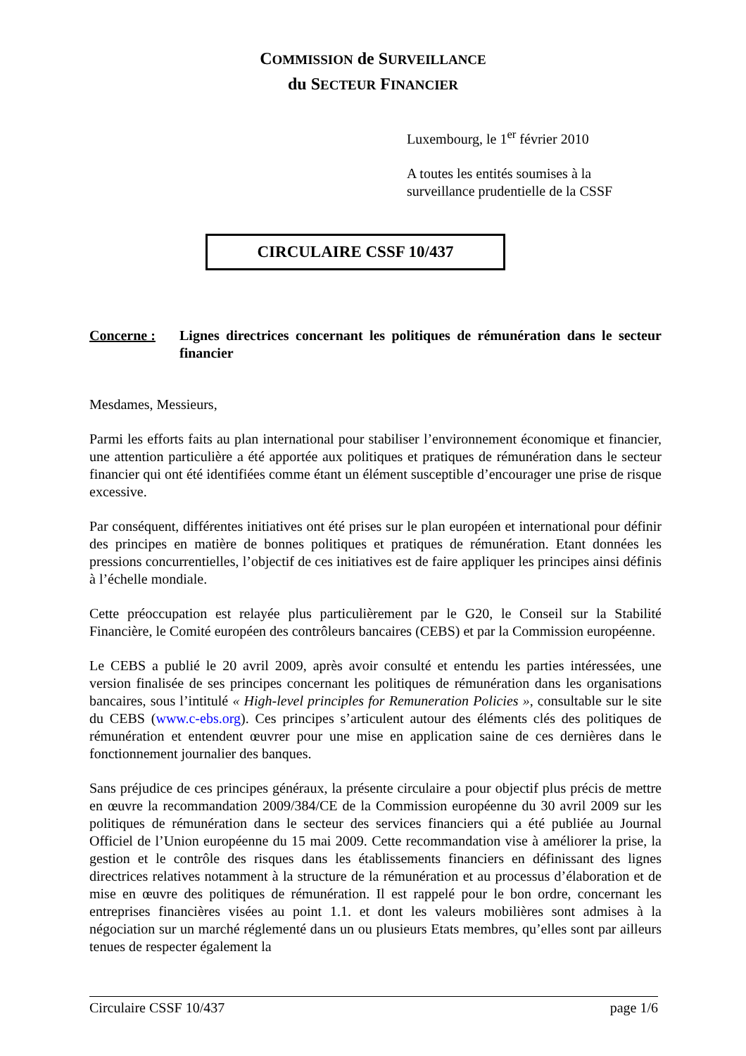COMMISSION de SURVEILLANCE
du SECTEUR FINANCIER
Luxembourg, le 1<sup>er</sup> février 2010
A toutes les entités soumises à la
surveillance prudentielle de la CSSF
CIRCULAIRE CSSF 10/437
Concerne : Lignes directrices concernant les politiques de rémunération dans le secteur financier
Mesdames, Messieurs,
Parmi les efforts faits au plan international pour stabiliser l’environnement économique et financier, une attention particulière a été apportée aux politiques et pratiques de rémunération dans le secteur financier qui ont été identifiées comme étant un élément susceptible d’encourager une prise de risque excessive.
Par conséquent, différentes initiatives ont été prises sur le plan européen et international pour définir des principes en matière de bonnes politiques et pratiques de rémunération. Etant données les pressions concurrentielles, l’objectif de ces initiatives est de faire appliquer les principes ainsi définis à l’échelle mondiale.
Cette préoccupation est relayée plus particulièrement par le G20, le Conseil sur la Stabilité Financière, le Comité européen des contrôleurs bancaires (CEBS) et par la Commission européenne.
Le CEBS a publié le 20 avril 2009, après avoir consulté et entendu les parties intéressées, une version finalisée de ses principes concernant les politiques de rémunération dans les organisations bancaires, sous l’intitulé « High-level principles for Remuneration Policies », consultable sur le site du CEBS (www.c-ebs.org). Ces principes s’articulent autour des éléments clés des politiques de rémunération et entendent œuvrer pour une mise en application saine de ces dernières dans le fonctionnement journalier des banques.
Sans préjudice de ces principes généraux, la présente circulaire a pour objectif plus précis de mettre en œuvre la recommandation 2009/384/CE de la Commission européenne du 30 avril 2009 sur les politiques de rémunération dans le secteur des services financiers qui a été publiée au Journal Officiel de l’Union européenne du 15 mai 2009. Cette recommandation vise à améliorer la prise, la gestion et le contrôle des risques dans les établissements financiers en définissant des lignes directrices relatives notamment à la structure de la rémunération et au processus d’élaboration et de mise en œuvre des politiques de rémunération. Il est rappelé pour le bon ordre, concernant les entreprises financières visées au point 1.1. et dont les valeurs mobilières sont admises à la négociation sur un marché réglementé dans un ou plusieurs Etats membres, qu’elles sont par ailleurs tenues de respecter également la
Circulaire CSSF 10/437 page 1/6